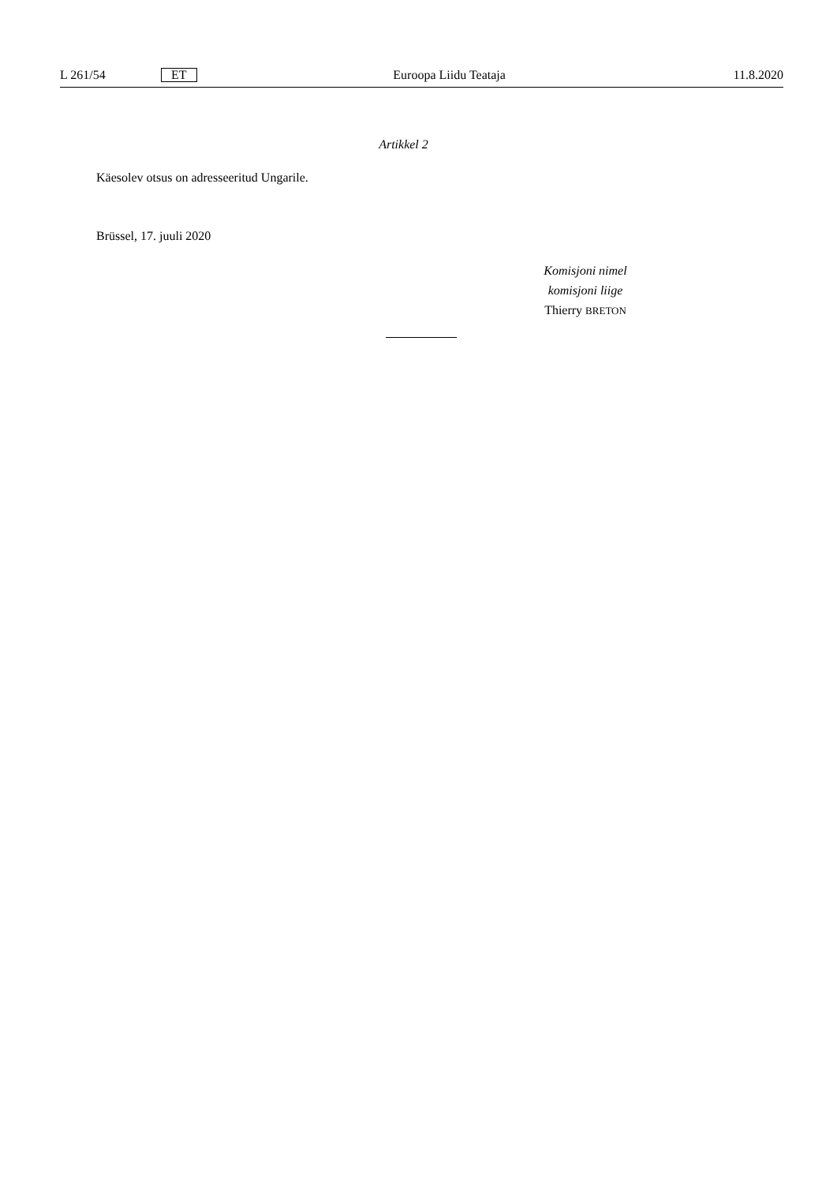L 261/54 ET Euroopa Liidu Teataja 11.8.2020
Artikkel 2
Käesolev otsus on adresseeritud Ungarile.
Brüssel, 17. juuli 2020
Komisjoni nimel
komisjoni liige
Thierry BRETON